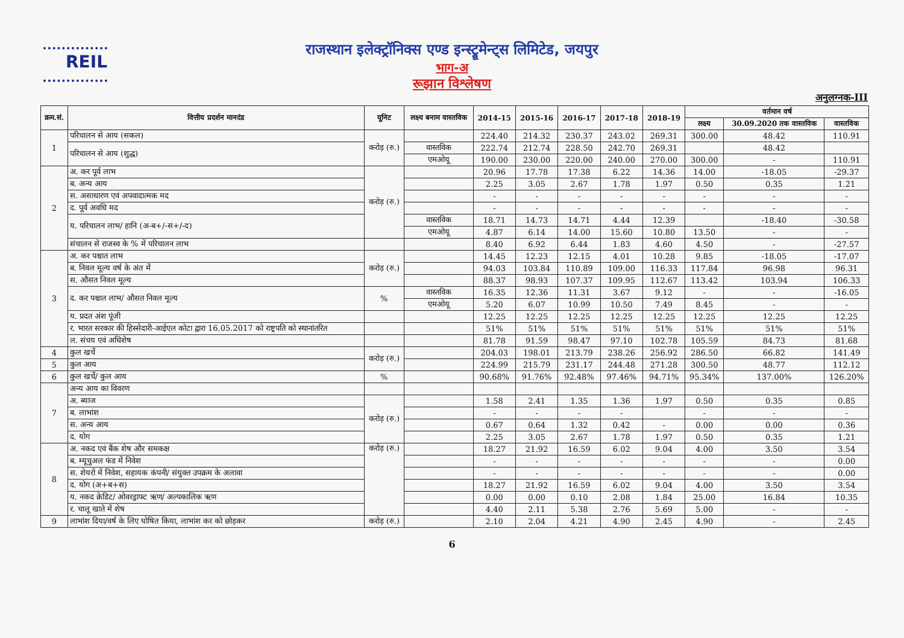REIL
राजस्थान इलेक्ट्रॉनिक्स एण्ड इन्स्ट्रूमेन्ट्स लिमिटेड, जयपुर
भाग-अ
रूझान विश्लेषण
अनुलग्नक-III
| क्रम.सं. | वित्तीय प्रदर्शन मानदंड | यूनिट | लक्ष्य बनाम वास्तविक | 2014-15 | 2015-16 | 2016-17 | 2017-18 | 2018-19 | वर्तमान वर्ष | | |
| --- | --- | --- | --- | --- | --- | --- | --- | --- | --- | --- | --- |
| | | | | | | | | | लक्ष्य | 30.09.2020 तक वास्तविक | वास्तविक |
| 1 | परिचालन से आय (सकल) | करोड़ (रु.) | | 224.40 | 214.32 | 230.37 | 243.02 | 269.31 | 300.00 | 48.42 | 110.91 |
| | परिचालन से आय (शुद्ध) | | वास्तविक | 222.74 | 212.74 | 228.50 | 242.70 | 269.31 | | 48.42 | |
| | | | एमओयू | 190.00 | 230.00 | 220.00 | 240.00 | 270.00 | 300.00 | - | 110.91 |
| 2 | अ. कर पूर्व लाभ | करोड़ (रु.) | | 20.96 | 17.78 | 17.38 | 6.22 | 14.36 | 14.00 | -18.05 | -29.37 |
| | ब. अन्य आय | | | 2.25 | 3.05 | 2.67 | 1.78 | 1.97 | 0.50 | 0.35 | 1.21 |
| | स. असाधारण एवं अपवादात्मक मद | | | - | - | - | - | - | - | - | - |
| | द. पूर्व अवधि मद | | | - | - | - | - | - | - | - | - |
| | य. परिचालन लाभ/ हानि (अ-ब+/-स+/-द) | | वास्तविक | 18.71 | 14.73 | 14.71 | 4.44 | 12.39 | | -18.40 | -30.58 |
| | | | एमओयू | 4.87 | 6.14 | 14.00 | 15.60 | 10.80 | 13.50 | - | - |
| | संचालन से राजस्व के % में परिचालन लाभ | | | 8.40 | 6.92 | 6.44 | 1.83 | 4.60 | 4.50 | - | -27.57 |
| 3 | अ. कर पश्चात लाभ | करोड़ (रु.) | | 14.45 | 12.23 | 12.15 | 4.01 | 10.28 | 9.85 | -18.05 | -17.07 |
| | ब. निवल मूल्य वर्ष के अंत में | | | 94.03 | 103.84 | 110.89 | 109.00 | 116.33 | 117.84 | 96.98 | 96.31 |
| | स. औसत निवल मूल्य | | | 88.37 | 98.93 | 107.37 | 109.95 | 112.67 | 113.42 | 103.94 | 106.33 |
| | द. कर पश्चात लाभ/ औसत निवल मूल्य | % | वास्तविक | 16.35 | 12.36 | 11.31 | 3.67 | 9.12 | - | - | -16.05 |
| | | | एमओयू | 5.20 | 6.07 | 10.99 | 10.50 | 7.49 | 8.45 | - | - |
| | य. प्रदत अंश पूंजी | | | 12.25 | 12.25 | 12.25 | 12.25 | 12.25 | 12.25 | 12.25 | 12.25 |
| | र. भारत सरकार की हिस्सेदारी-आईएल कोटा द्वारा 16.05.2017 को राष्ट्रपति को स्थानांतरित | | | 51% | 51% | 51% | 51% | 51% | 51% | 51% | 51% |
| | ल. संचय एवं अधिशेष | | | 81.78 | 91.59 | 98.47 | 97.10 | 102.78 | 105.59 | 84.73 | 81.68 |
| 4 | कुल खर्चे | करोड़ (रु.) | | 204.03 | 198.01 | 213.79 | 238.26 | 256.92 | 286.50 | 66.82 | 141.49 |
| 5 | कुल आय | | | 224.99 | 215.79 | 231.17 | 244.48 | 271.28 | 300.50 | 48.77 | 112.12 |
| 6 | कुल खर्चे/ कुल आय | % | | 90.68% | 91.76% | 92.48% | 97.46% | 94.71% | 95.34% | 137.00% | 126.20% |
| 7 | अन्य आय का विवरण | | | | | | | | | | |
| | अ. ब्याज | करोड़ (रु.) | | 1.58 | 2.41 | 1.35 | 1.36 | 1.97 | 0.50 | 0.35 | 0.85 |
| | ब. लाभांश | | | - | - | - | - | | - | - | - |
| | स. अन्य आय | | | 0.67 | 0.64 | 1.32 | 0.42 | - | 0.00 | 0.00 | 0.36 |
| | द. योग | | | 2.25 | 3.05 | 2.67 | 1.78 | 1.97 | 0.50 | 0.35 | 1.21 |
| 8 | अ. नकद एवं बैंक शेष और समकक्ष | करोड़ (रु.) | | 18.27 | 21.92 | 16.59 | 6.02 | 9.04 | 4.00 | 3.50 | 3.54 |
| | ब. म्यूचुअल फंड में निवेश | | | - | - | - | - | - | - | - | 0.00 |
| | स. शेयरों में निवेश, सहायक कंपनी/ संयुक्त उपक्रम के अलावा | | | - | - | - | - | - | - | - | 0.00 |
| | द. योग (अ+ब+स) | | | 18.27 | 21.92 | 16.59 | 6.02 | 9.04 | 4.00 | 3.50 | 3.54 |
| | य. नकद क्रेडिट/ ओवरड्राफ्ट ऋण/ अल्पकालिक ऋण | | | 0.00 | 0.00 | 0.10 | 2.08 | 1.84 | 25.00 | 16.84 | 10.35 |
| | र. चालू खाते में शेष | | | 4.40 | 2.11 | 5.38 | 2.76 | 5.69 | 5.00 | - | - |
| 9 | लाभांश दिया/वर्ष के लिए घोषित किया, लाभांश कर को छोड़कर | करोड़ (रु.) | | 2.10 | 2.04 | 4.21 | 4.90 | 2.45 | 4.90 | - | 2.45 |
6